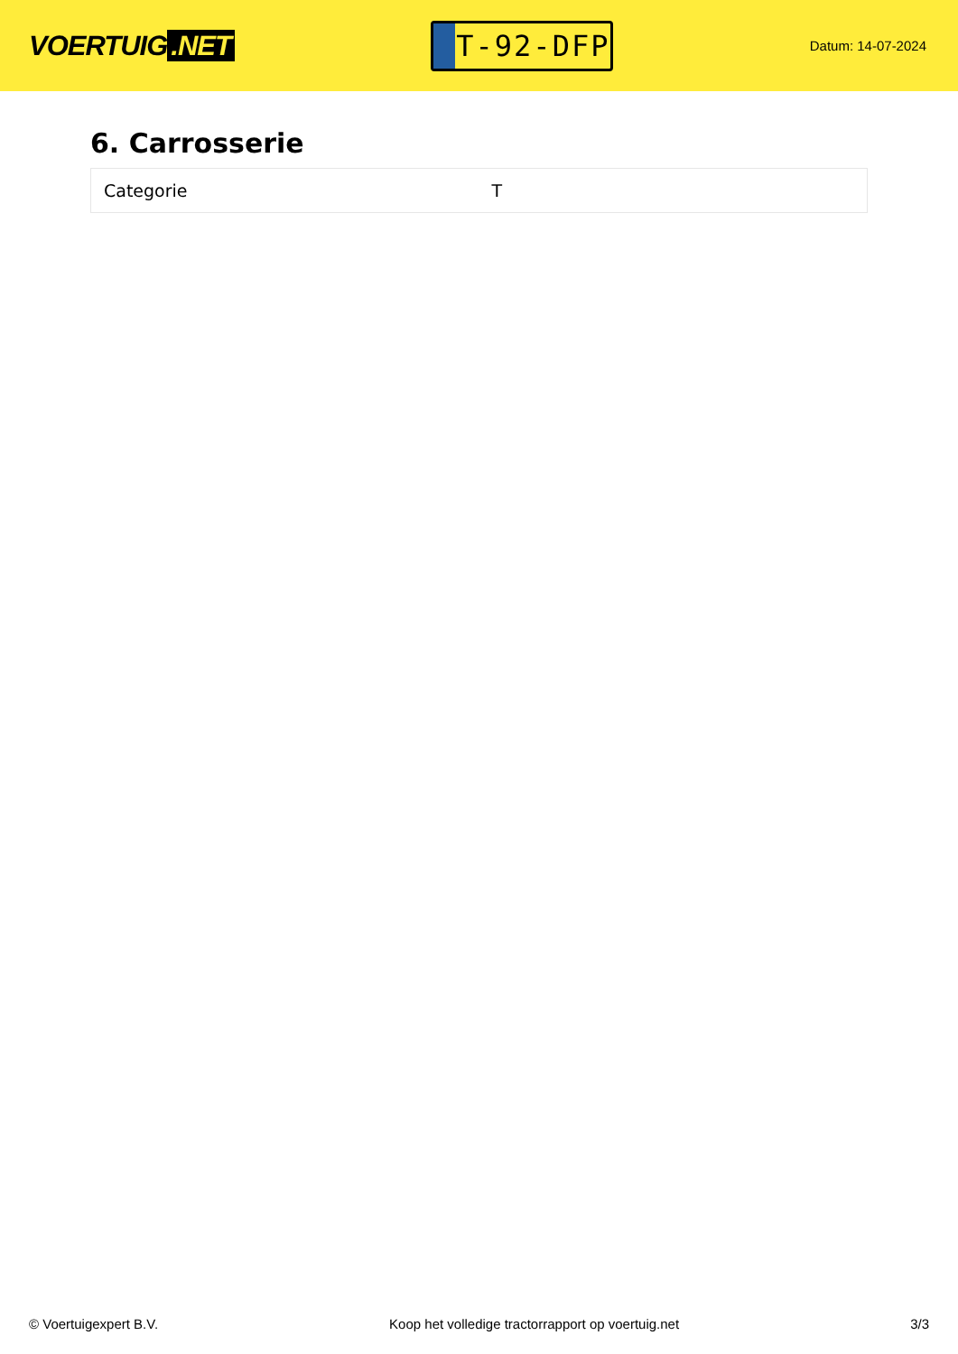VOERTUIG.NET
T-92-DFP
Datum: 14-07-2024
6. Carrosserie
| Categorie | T |
© Voertuigexpert B.V. Koop het volledige tractorrapport op voertuig.net 3/3